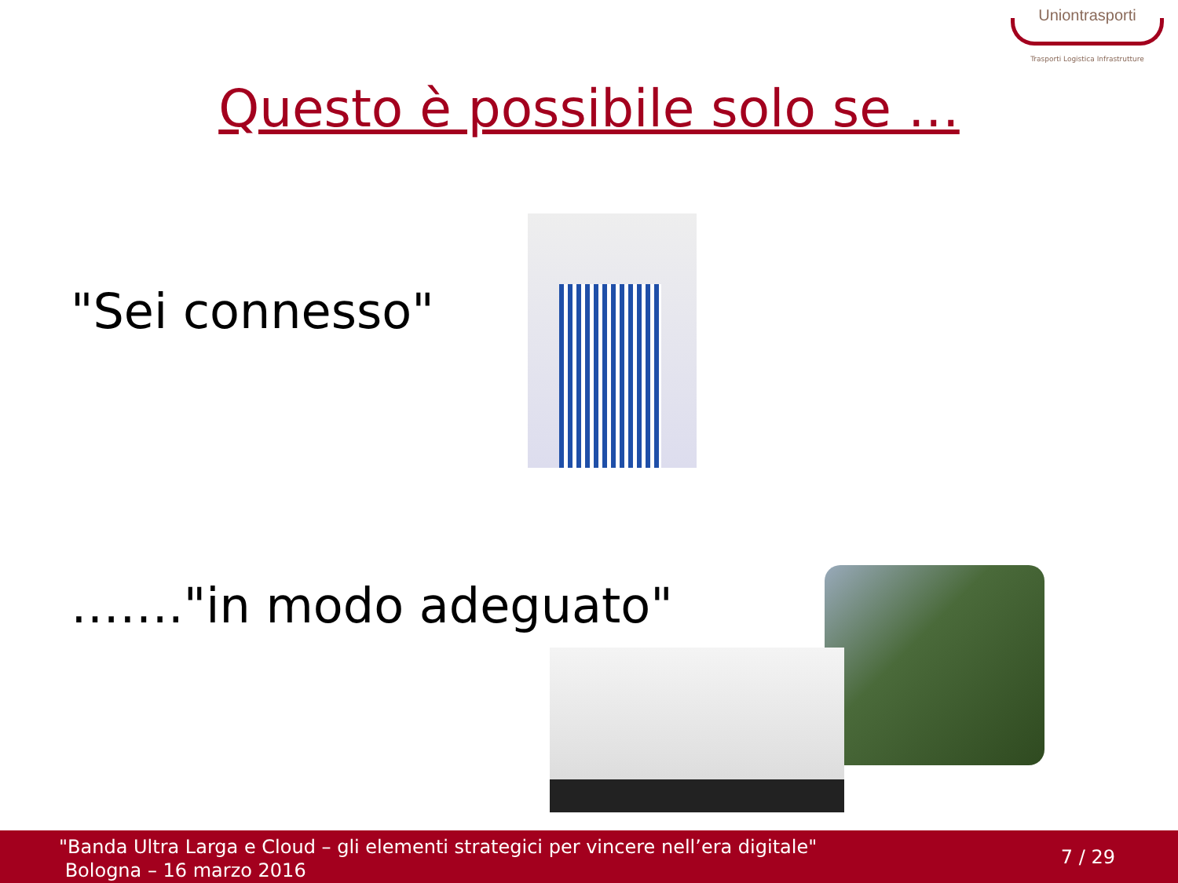Uniontrasporti
Trasporti Logistica Infrastrutture
Questo è possibile solo se …
"Sei connesso"
……."in modo adeguato"
"Banda Ultra Larga e Cloud – gli elementi strategici per vincere nell’era digitale"
Bologna – 16 marzo 2016
7 / 29